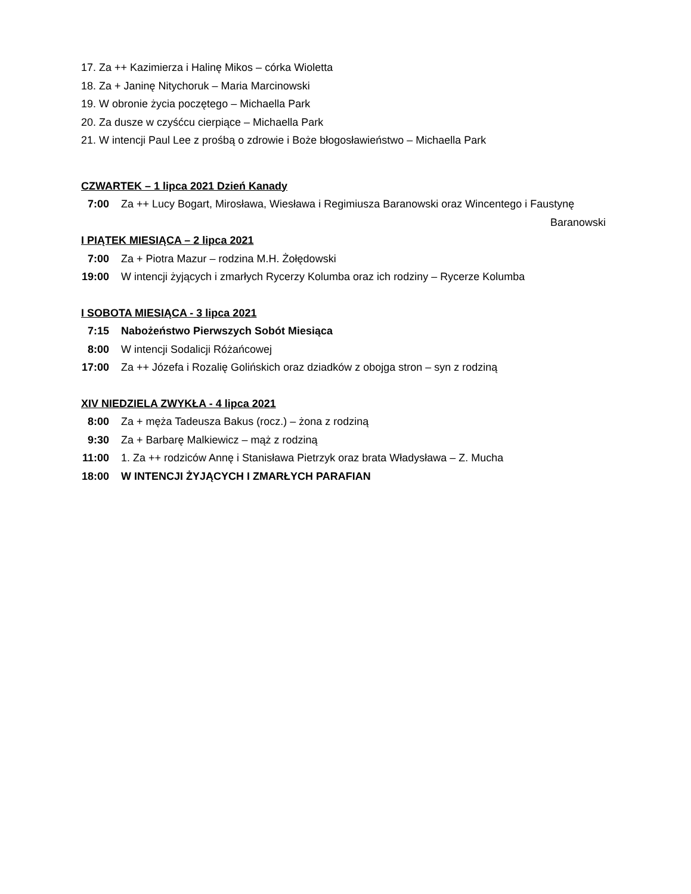17. Za ++ Kazimierza i Halinę Mikos – córka Wioletta
18. Za + Janinę Nitychoruk – Maria Marcinowski
19. W obronie życia poczętego – Michaella Park
20. Za dusze w czyśćcu cierpiące – Michaella Park
21. W intencji Paul Lee z prośbą o zdrowie i Boże błogosławieństwo – Michaella Park
CZWARTEK – 1 lipca 2021 Dzień Kanady
7:00 Za ++ Lucy Bogart, Mirosława, Wiesława i Regimiusza Baranowski oraz Wincentego i Faustynę
Baranowski
I PIĄTEK MIESIĄCA – 2 lipca 2021
7:00 Za + Piotra Mazur – rodzina M.H. Żołędowski
19:00 W intencji żyjących i zmarłych Rycerzy Kolumba oraz ich rodziny – Rycerze Kolumba
I SOBOTA MIESIĄCA - 3 lipca 2021
7:15 Nabożeństwo Pierwszych Sobót Miesiąca
8:00 W intencji Sodalicji Różańcowej
17:00 Za ++ Józefa i Rozalię Golińskich oraz dziadków z obojga stron – syn z rodziną
XIV NIEDZIELA ZWYKŁA - 4 lipca 2021
8:00 Za + męża Tadeusza Bakus (rocz.) – żona z rodziną
9:30 Za + Barbarę Malkiewicz – mąż z rodziną
11:00 1. Za ++ rodziców Annę i Stanisława Pietrzyk oraz brata Władysława – Z. Mucha
18:00 W INTENCJI ŻYJĄCYCH I ZMARŁYCH PARAFIAN